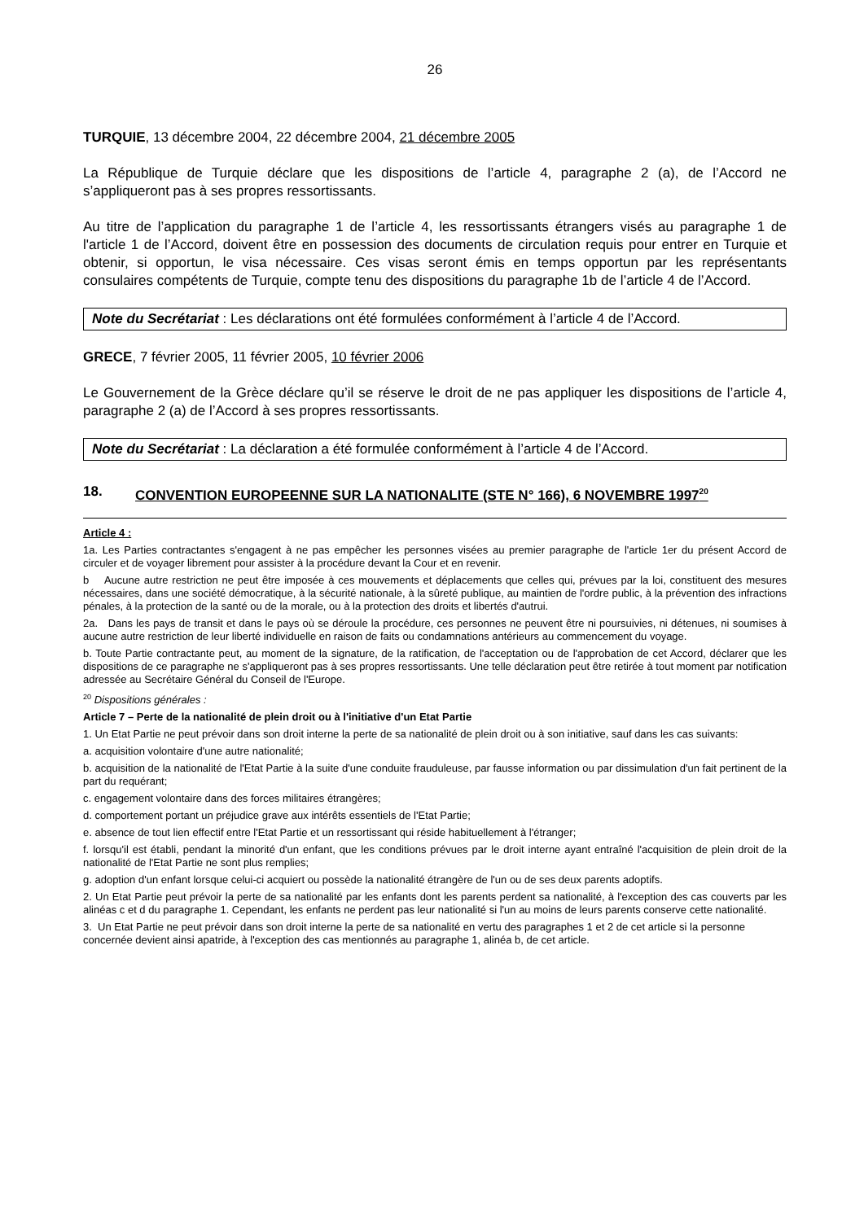26
TURQUIE, 13 décembre 2004, 22 décembre 2004, 21 décembre 2005
La République de Turquie déclare que les dispositions de l’article 4, paragraphe 2 (a), de l’Accord ne s’appliqueront pas à ses propres ressortissants.
Au titre de l’application du paragraphe 1 de l’article 4, les ressortissants étrangers visés au paragraphe 1 de l'article 1 de l’Accord, doivent être en possession des documents de circulation requis pour entrer en Turquie et obtenir, si opportun, le visa nécessaire. Ces visas seront émis en temps opportun par les représentants consulaires compétents de Turquie, compte tenu des dispositions du paragraphe 1b de l’article 4 de l’Accord.
Note du Secrétariat : Les déclarations ont été formulées conformément à l’article 4 de l’Accord.
GRECE, 7 février 2005, 11 février 2005, 10 février 2006
Le Gouvernement de la Grèce déclare qu’il se réserve le droit de ne pas appliquer les dispositions de l’article 4, paragraphe 2 (a) de l’Accord à ses propres ressortissants.
Note du Secrétariat : La déclaration a été formulée conformément à l’article 4 de l’Accord.
18. CONVENTION EUROPEENNE SUR LA NATIONALITE (STE N° 166), 6 NOVEMBRE 1997<sup>20</sup>
Article 4 :
1a. Les Parties contractantes s'engagent à ne pas empêcher les personnes visées au premier paragraphe de l'article 1er du présent Accord de circuler et de voyager librement pour assister à la procédure devant la Cour et en revenir.
b Aucune autre restriction ne peut être imposée à ces mouvements et déplacements que celles qui, prévues par la loi, constituent des mesures nécessaires, dans une société démocratique, à la sécurité nationale, à la sûreté publique, au maintien de l'ordre public, à la prévention des infractions pénales, à la protection de la santé ou de la morale, ou à la protection des droits et libertés d'autrui.
2a. Dans les pays de transit et dans le pays où se déroule la procédure, ces personnes ne peuvent être ni poursuivies, ni détenues, ni soumises à aucune autre restriction de leur liberté individuelle en raison de faits ou condamnations antérieurs au commencement du voyage.
b. Toute Partie contractante peut, au moment de la signature, de la ratification, de l'acceptation ou de l'approbation de cet Accord, déclarer que les dispositions de ce paragraphe ne s'appliqueront pas à ses propres ressortissants. Une telle déclaration peut être retirée à tout moment par notification adressée au Secrétaire Général du Conseil de l'Europe.
<sup>20</sup> Dispositions générales :
Article 7 – Perte de la nationalité de plein droit ou à l'initiative d'un Etat Partie
1. Un Etat Partie ne peut prévoir dans son droit interne la perte de sa nationalité de plein droit ou à son initiative, sauf dans les cas suivants:
a. acquisition volontaire d'une autre nationalité;
b. acquisition de la nationalité de l'Etat Partie à la suite d'une conduite frauduleuse, par fausse information ou par dissimulation d'un fait pertinent de la part du requérant;
c. engagement volontaire dans des forces militaires étrangères;
d. comportement portant un préjudice grave aux intérêts essentiels de l'Etat Partie;
e. absence de tout lien effectif entre l'Etat Partie et un ressortissant qui réside habituellement à l'étranger;
f. lorsqu'il est établi, pendant la minorité d'un enfant, que les conditions prévues par le droit interne ayant entraîné l'acquisition de plein droit de la nationalité de l'Etat Partie ne sont plus remplies;
g. adoption d'un enfant lorsque celui-ci acquiert ou possède la nationalité étrangère de l'un ou de ses deux parents adoptifs.
2. Un Etat Partie peut prévoir la perte de sa nationalité par les enfants dont les parents perdent sa nationalité, à l'exception des cas couverts par les alinéas c et d du paragraphe 1. Cependant, les enfants ne perdent pas leur nationalité si l'un au moins de leurs parents conserve cette nationalité.
3. Un Etat Partie ne peut prévoir dans son droit interne la perte de sa nationalité en vertu des paragraphes 1 et 2 de cet article si la personne concernée devient ainsi apatride, à l'exception des cas mentionnés au paragraphe 1, alinéa b, de cet article.